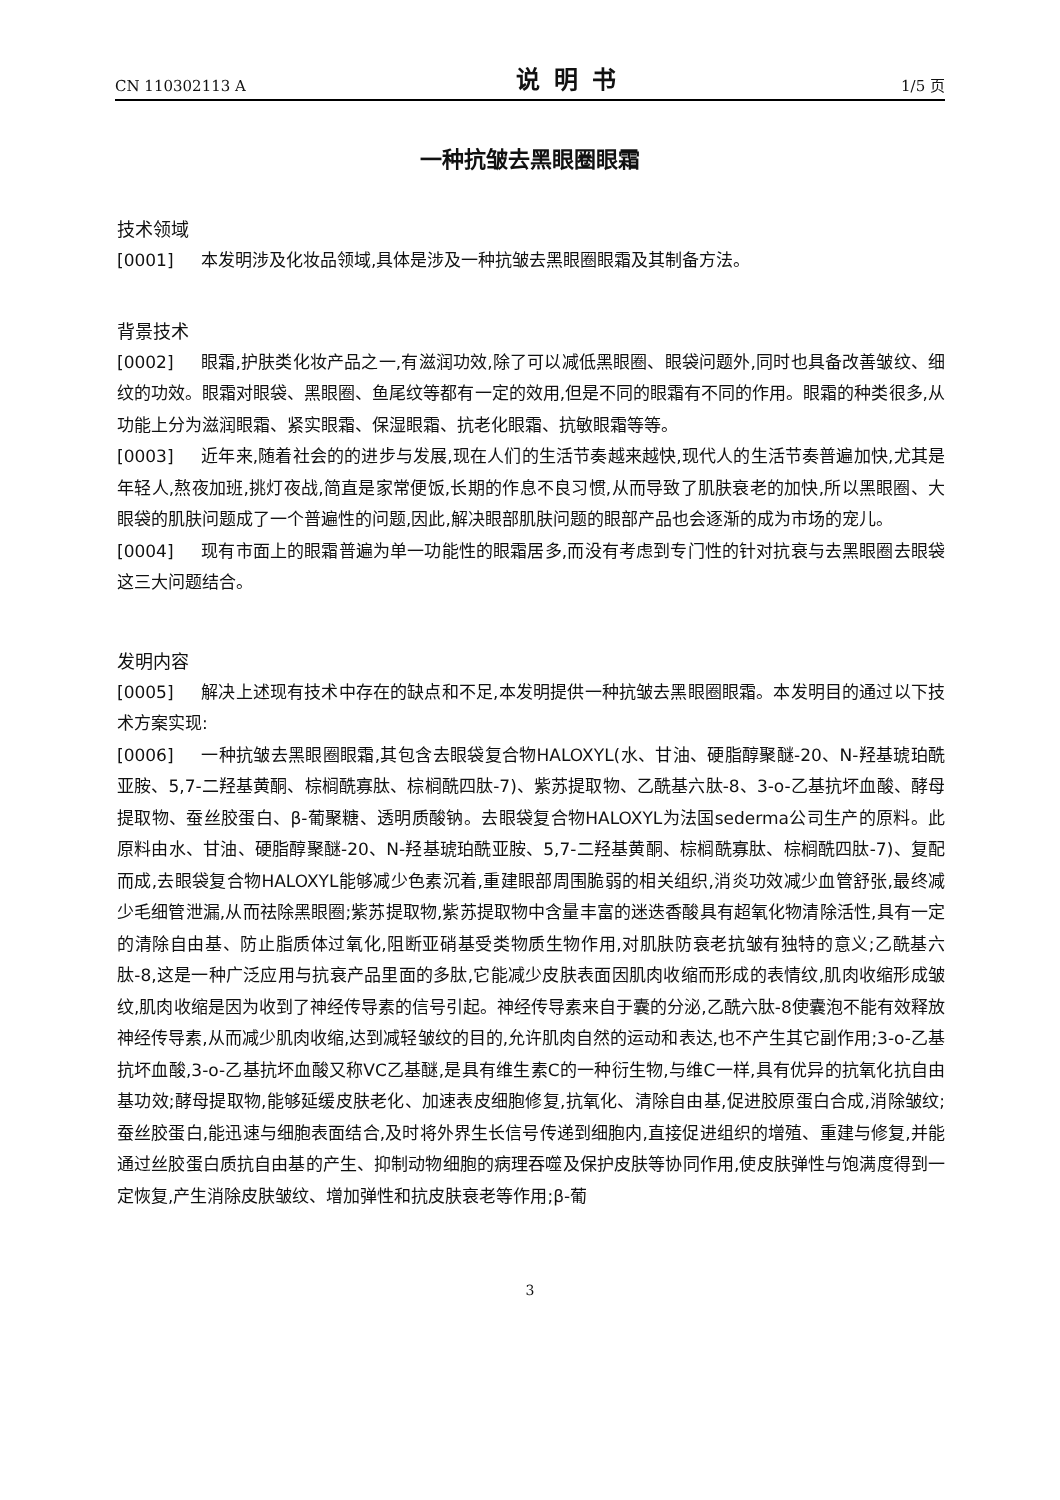CN 110302113 A 说明书 1/5 页
一种抗皱去黑眼圈眼霜
技术领域
[0001] 本发明涉及化妆品领域,具体是涉及一种抗皱去黑眼圈眼霜及其制备方法。
背景技术
[0002] 眼霜,护肤类化妆产品之一,有滋润功效,除了可以减低黑眼圈、眼袋问题外,同时也具备改善皱纹、细纹的功效。眼霜对眼袋、黑眼圈、鱼尾纹等都有一定的效用,但是不同的眼霜有不同的作用。眼霜的种类很多,从功能上分为滋润眼霜、紧实眼霜、保湿眼霜、抗老化眼霜、抗敏眼霜等等。
[0003] 近年来,随着社会的的进步与发展,现在人们的生活节奏越来越快,现代人的生活节奏普遍加快,尤其是年轻人,熬夜加班,挑灯夜战,简直是家常便饭,长期的作息不良习惯,从而导致了肌肤衰老的加快,所以黑眼圈、大眼袋的肌肤问题成了一个普遍性的问题,因此,解决眼部肌肤问题的眼部产品也会逐渐的成为市场的宠儿。
[0004] 现有市面上的眼霜普遍为单一功能性的眼霜居多,而没有考虑到专门性的针对抗衰与去黑眼圈去眼袋这三大问题结合。
发明内容
[0005] 解决上述现有技术中存在的缺点和不足,本发明提供一种抗皱去黑眼圈眼霜。本发明目的通过以下技术方案实现:
[0006] 一种抗皱去黑眼圈眼霜,其包含去眼袋复合物HALOXYL(水、甘油、硬脂醇聚醚-20、N-羟基琥珀酰亚胺、5,7-二羟基黄酮、棕榈酰寡肽、棕榈酰四肽-7)、紫苏提取物、乙酰基六肽-8、3-o-乙基抗坏血酸、酵母提取物、蚕丝胶蛋白、β-葡聚糖、透明质酸钠。去眼袋复合物HALOXYL为法国sederma公司生产的原料。此原料由水、甘油、硬脂醇聚醚-20、N-羟基琥珀酰亚胺、5,7-二羟基黄酮、棕榈酰寡肽、棕榈酰四肽-7)、复配而成,去眼袋复合物HALOXYL能够减少色素沉着,重建眼部周围脆弱的相关组织,消炎功效减少血管舒张,最终减少毛细管泄漏,从而祛除黑眼圈;紫苏提取物,紫苏提取物中含量丰富的迷迭香酸具有超氧化物清除活性,具有一定的清除自由基、防止脂质体过氧化,阻断亚硝基受类物质生物作用,对肌肤防衰老抗皱有独特的意义;乙酰基六肽-8,这是一种广泛应用与抗衰产品里面的多肽,它能减少皮肤表面因肌肉收缩而形成的表情纹,肌肉收缩形成皱纹,肌肉收缩是因为收到了神经传导素的信号引起。神经传导素来自于囊的分泌,乙酰六肽-8使囊泡不能有效释放神经传导素,从而减少肌肉收缩,达到减轻皱纹的目的,允许肌肉自然的运动和表达,也不产生其它副作用;3-o-乙基抗坏血酸,3-o-乙基抗坏血酸又称VC乙基醚,是具有维生素C的一种衍生物,与维C一样,具有优异的抗氧化抗自由基功效;酵母提取物,能够延缓皮肤老化、加速表皮细胞修复,抗氧化、清除自由基,促进胶原蛋白合成,消除皱纹;蚕丝胶蛋白,能迅速与细胞表面结合,及时将外界生长信号传递到细胞内,直接促进组织的增殖、重建与修复,并能通过丝胶蛋白质抗自由基的产生、抑制动物细胞的病理吞噬及保护皮肤等协同作用,使皮肤弹性与饱满度得到一定恢复,产生消除皮肤皱纹、增加弹性和抗皮肤衰老等作用;β-葡
3